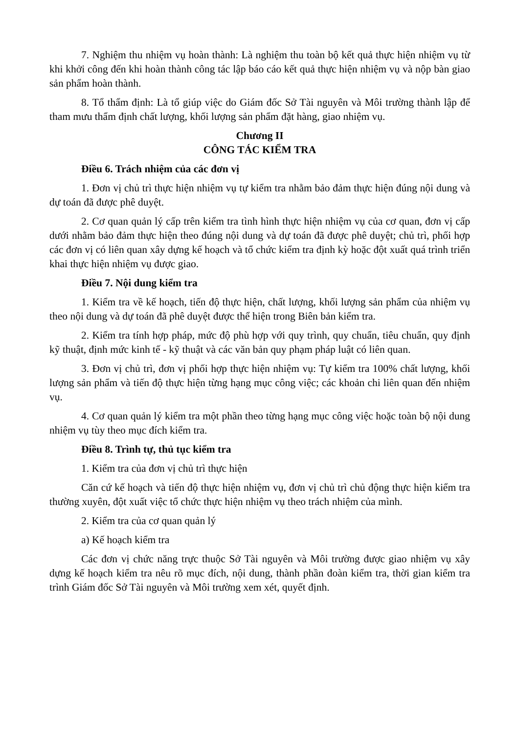7. Nghiệm thu nhiệm vụ hoàn thành: Là nghiệm thu toàn bộ kết quả thực hiện nhiệm vụ từ khi khởi công đến khi hoàn thành công tác lập báo cáo kết quả thực hiện nhiệm vụ và nộp bàn giao sản phẩm hoàn thành.
8. Tổ thẩm định: Là tổ giúp việc do Giám đốc Sở Tài nguyên và Môi trường thành lập để tham mưu thẩm định chất lượng, khối lượng sản phẩm đặt hàng, giao nhiệm vụ.
Chương II
CÔNG TÁC KIỂM TRA
Điều 6. Trách nhiệm của các đơn vị
1. Đơn vị chủ trì thực hiện nhiệm vụ tự kiểm tra nhằm bảo đảm thực hiện đúng nội dung và dự toán đã được phê duyệt.
2. Cơ quan quản lý cấp trên kiểm tra tình hình thực hiện nhiệm vụ của cơ quan, đơn vị cấp dưới nhằm bảo đảm thực hiện theo đúng nội dung và dự toán đã được phê duyệt; chủ trì, phối hợp các đơn vị có liên quan xây dựng kế hoạch và tổ chức kiểm tra định kỳ hoặc đột xuất quá trình triển khai thực hiện nhiệm vụ được giao.
Điều 7. Nội dung kiểm tra
1. Kiểm tra về kế hoạch, tiến độ thực hiện, chất lượng, khối lượng sản phẩm của nhiệm vụ theo nội dung và dự toán đã phê duyệt được thể hiện trong Biên bản kiểm tra.
2. Kiểm tra tính hợp pháp, mức độ phù hợp với quy trình, quy chuẩn, tiêu chuẩn, quy định kỹ thuật, định mức kinh tế - kỹ thuật và các văn bản quy phạm pháp luật có liên quan.
3. Đơn vị chủ trì, đơn vị phối hợp thực hiện nhiệm vụ: Tự kiểm tra 100% chất lượng, khối lượng sản phẩm và tiến độ thực hiện từng hạng mục công việc; các khoản chi liên quan đến nhiệm vụ.
4. Cơ quan quản lý kiểm tra một phần theo từng hạng mục công việc hoặc toàn bộ nội dung nhiệm vụ tùy theo mục đích kiểm tra.
Điều 8. Trình tự, thủ tục kiểm tra
1. Kiểm tra của đơn vị chủ trì thực hiện
Căn cứ kế hoạch và tiến độ thực hiện nhiệm vụ, đơn vị chủ trì chủ động thực hiện kiểm tra thường xuyên, đột xuất việc tổ chức thực hiện nhiệm vụ theo trách nhiệm của mình.
2. Kiểm tra của cơ quan quản lý
a) Kế hoạch kiểm tra
Các đơn vị chức năng trực thuộc Sở Tài nguyên và Môi trường được giao nhiệm vụ xây dựng kế hoạch kiểm tra nêu rõ mục đích, nội dung, thành phần đoàn kiểm tra, thời gian kiểm tra trình Giám đốc Sở Tài nguyên và Môi trường xem xét, quyết định.